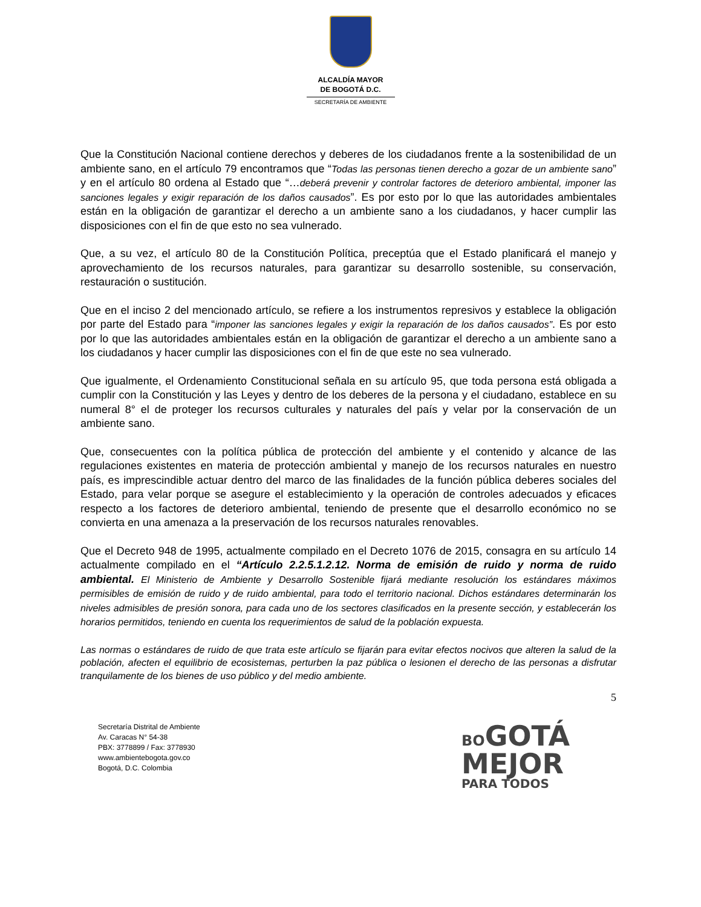ALCALDÍA MAYOR
DE BOGOTÁ D.C.
SECRETARÍA DE AMBIENTE
Que la Constitución Nacional contiene derechos y deberes de los ciudadanos frente a la sostenibilidad de un ambiente sano, en el artículo 79 encontramos que “Todas las personas tienen derecho a gozar de un ambiente sano” y en el artículo 80 ordena al Estado que “…deberá prevenir y controlar factores de deterioro ambiental, imponer las sanciones legales y exigir reparación de los daños causados”. Es por esto por lo que las autoridades ambientales están en la obligación de garantizar el derecho a un ambiente sano a los ciudadanos, y hacer cumplir las disposiciones con el fin de que esto no sea vulnerado.
Que, a su vez, el artículo 80 de la Constitución Política, preceptúa que el Estado planificará el manejo y aprovechamiento de los recursos naturales, para garantizar su desarrollo sostenible, su conservación, restauración o sustitución.
Que en el inciso 2 del mencionado artículo, se refiere a los instrumentos represivos y establece la obligación por parte del Estado para “imponer las sanciones legales y exigir la reparación de los daños causados”. Es por esto por lo que las autoridades ambientales están en la obligación de garantizar el derecho a un ambiente sano a los ciudadanos y hacer cumplir las disposiciones con el fin de que este no sea vulnerado.
Que igualmente, el Ordenamiento Constitucional señala en su artículo 95, que toda persona está obligada a cumplir con la Constitución y las Leyes y dentro de los deberes de la persona y el ciudadano, establece en su numeral 8° el de proteger los recursos culturales y naturales del país y velar por la conservación de un ambiente sano.
Que, consecuentes con la política pública de protección del ambiente y el contenido y alcance de las regulaciones existentes en materia de protección ambiental y manejo de los recursos naturales en nuestro país, es imprescindible actuar dentro del marco de las finalidades de la función pública deberes sociales del Estado, para velar porque se asegure el establecimiento y la operación de controles adecuados y eficaces respecto a los factores de deterioro ambiental, teniendo de presente que el desarrollo económico no se convierta en una amenaza a la preservación de los recursos naturales renovables.
Que el Decreto 948 de 1995, actualmente compilado en el Decreto 1076 de 2015, consagra en su artículo 14 actualmente compilado en el “Artículo 2.2.5.1.2.12. Norma de emisión de ruido y norma de ruido ambiental. El Ministerio de Ambiente y Desarrollo Sostenible fijará mediante resolución los estándares máximos permisibles de emisión de ruido y de ruido ambiental, para todo el territorio nacional. Dichos estándares determinarán los niveles admisibles de presión sonora, para cada uno de los sectores clasificados en la presente sección, y establecerán los horarios permitidos, teniendo en cuenta los requerimientos de salud de la población expuesta.
Las normas o estándares de ruido de que trata este artículo se fijarán para evitar efectos nocivos que alteren la salud de la población, afecten el equilibrio de ecosistemas, perturben la paz pública o lesionen el derecho de las personas a disfrutar tranquilamente de los bienes de uso público y del medio ambiente.
5
Secretaría Distrital de Ambiente
Av. Caracas N° 54-38
PBX: 3778899 / Fax: 3778930
www.ambientebogota.gov.co
Bogotá, D.C. Colombia
BO GOTÁ
MEJOR
PARA TODOS